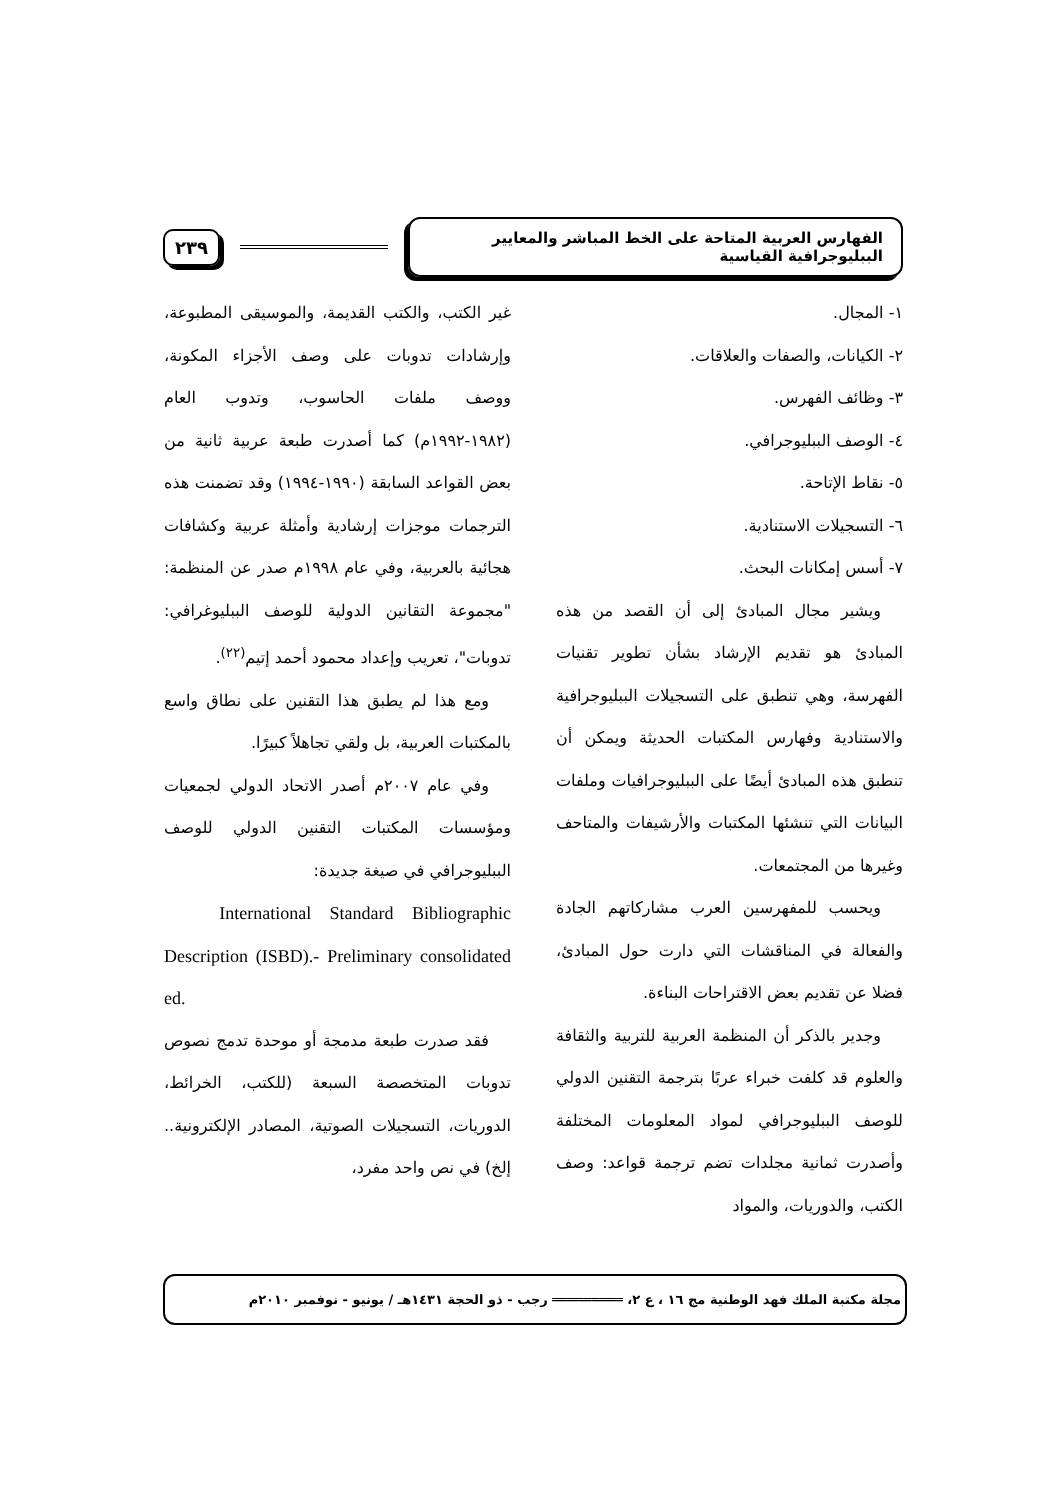الفهارس العربية المتاحة على الخط المباشر والمعايير الببليوجرافية القياسية
٢٣٩
١- المجال.
٢- الكيانات، والصفات والعلاقات.
٣- وظائف الفهرس.
٤- الوصف الببليوجرافي.
٥- نقاط الإتاحة.
٦- التسجيلات الاستنادية.
٧- أسس إمكانات البحث.
ويشير مجال المبادئ إلى أن القصد من هذه المبادئ هو تقديم الإرشاد بشأن تطوير تقنيات الفهرسة، وهي تنطبق على التسجيلات الببليوجرافية والاستنادية وفهارس المكتبات الحديثة ويمكن أن تنطبق هذه المبادئ أيضًا على الببليوجرافيات وملفات البيانات التي تنشئها المكتبات والأرشيفات والمتاحف وغيرها من المجتمعات.
ويحسب للمفهرسين العرب مشاركاتهم الجادة والفعالة في المناقشات التي دارت حول المبادئ، فضلا عن تقديم بعض الاقتراحات البناءة.
وجدير بالذكر أن المنظمة العربية للتربية والثقافة والعلوم قد كلفت خبراء عربًا بترجمة التقنين الدولي للوصف الببليوجرافي لمواد المعلومات المختلفة وأصدرت ثمانية مجلدات تضم ترجمة قواعد: وصف الكتب، والدوريات، والمواد
غير الكتب، والكتب القديمة، والموسيقى المطبوعة، وإرشادات تدوبات على وصف الأجزاء المكونة، ووصف ملفات الحاسوب، وتدوب العام (١٩٨٢-١٩٩٢م) كما أصدرت طبعة عربية ثانية من بعض القواعد السابقة (١٩٩٠-١٩٩٤) وقد تضمنت هذه الترجمات موجزات إرشادية وأمثلة عربية وكشافات هجائية بالعربية، وفي عام ١٩٩٨م صدر عن المنظمة: "مجموعة التقانين الدولية للوصف الببليوغرافي: تدوبات"، تعريب وإعداد محمود أحمد إتيم<sup>(٢٢)</sup>.
ومع هذا لم يطبق هذا التقنين على نطاق واسع بالمكتبات العربية، بل ولقي تجاهلاً كبيرًا.
وفي عام ٢٠٠٧م أصدر الاتحاد الدولي لجمعيات ومؤسسات المكتبات التقنين الدولي للوصف الببليوجرافي في صيغة جديدة:
International Standard Bibliographic Description (ISBD).- Preliminary consolidated ed.
فقد صدرت طبعة مدمجة أو موحدة تدمج نصوص تدوبات المتخصصة السبعة (للكتب، الخرائط، الدوريات، التسجيلات الصوتية، المصادر الإلكترونية.. إلخ) في نص واحد مفرد،
مجلة مكتبة الملك فهد الوطنية مج ١٦ ، ع ٢، ═════════ رجب - ذو الحجة ١٤٣١هـ / يونيو - نوفمبر ٢٠١٠م